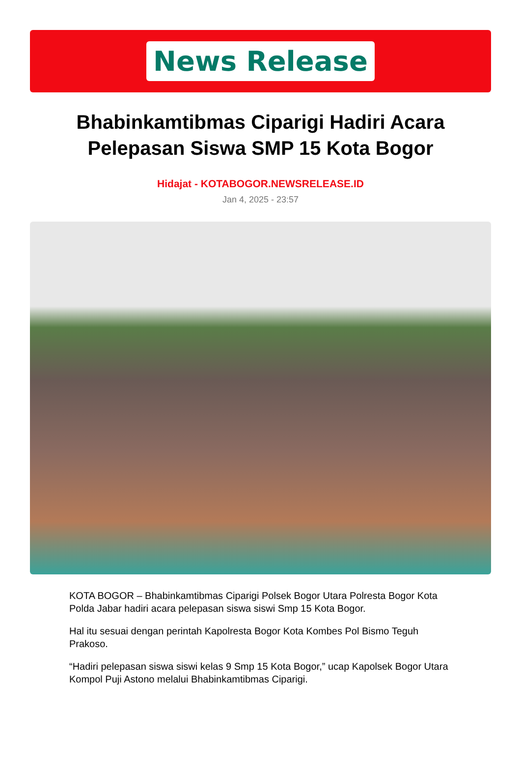News Release
Bhabinkamtibmas Ciparigi Hadiri Acara Pelepasan Siswa SMP 15 Kota Bogor
Hidajat - KOTABOGOR.NEWSRELEASE.ID
Jan 4, 2025 - 23:57
KOTA BOGOR – Bhabinkamtibmas Ciparigi Polsek Bogor Utara Polresta Bogor Kota Polda Jabar hadiri acara pelepasan siswa siswi Smp 15 Kota Bogor.
Hal itu sesuai dengan perintah Kapolresta Bogor Kota Kombes Pol Bismo Teguh Prakoso.
“Hadiri pelepasan siswa siswi kelas 9 Smp 15 Kota Bogor,” ucap Kapolsek Bogor Utara Kompol Puji Astono melalui Bhabinkamtibmas Ciparigi.